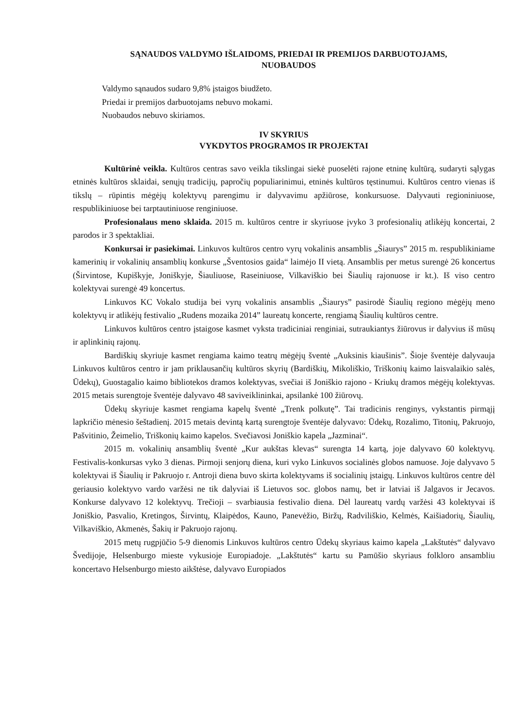SĄNAUDOS VALDYMO IŠLAIDOMS, PRIEDAI IR PREMIJOS DARBUOTOJAMS,
NUOBAUDOS
Valdymo sąnaudos sudaro 9,8% įstaigos biudžeto.
Priedai ir premijos darbuotojams nebuvo mokami.
Nuobaudos nebuvo skiriamos.
IV SKYRIUS
VYKDYTOS PROGRAMOS IR PROJEKTAI
Kultūrinė veikla. Kultūros centras savo veikla tikslingai siekė puoselėti rajone etninę kultūrą, sudaryti sąlygas etninės kultūros sklaidai, senųjų tradicijų, papročių populiarinimui, etninės kultūros tęstinumui. Kultūros centro vienas iš tikslų – rūpintis mėgėjų kolektyvų parengimu ir dalyvavimu apžiūrose, konkursuose. Dalyvauti regioniniuose, respublikiniuose bei tarptautiniuose renginiuose.
Profesionalaus meno sklaida. 2015 m. kultūros centre ir skyriuose įvyko 3 profesionalių atlikėjų koncertai, 2 parodos ir 3 spektakliai.
Konkursai ir pasiekimai. Linkuvos kultūros centro vyrų vokalinis ansamblis „Šiaurys” 2015 m. respublikiniame kamerinių ir vokalinių ansamblių konkurse „Šventosios gaida“ laimėjo II vietą. Ansamblis per metus surengė 26 koncertus (Širvintose, Kupiškyje, Joniškyje, Šiauliuose, Raseiniuose, Vilkaviškio bei Šiaulių rajonuose ir kt.). Iš viso centro kolektyvai surengė 49 koncertus.
Linkuvos KC Vokalo studija bei vyrų vokalinis ansamblis „Šiaurys” pasirodė Šiaulių regiono mėgėjų meno kolektyvų ir atlikėjų festivalio „Rudens mozaika 2014” laureatų koncerte, rengiamą Šiaulių kultūros centre.
Linkuvos kultūros centro įstaigose kasmet vyksta tradiciniai renginiai, sutraukiantys žiūrovus ir dalyvius iš mūsų ir aplinkinių rajonų.
Bardiškių skyriuje kasmet rengiama kaimo teatrų mėgėjų šventė „Auksinis kiaušinis”. Šioje šventėje dalyvauja Linkuvos kultūros centro ir jam priklausančių kultūros skyrių (Bardiškių, Mikoliškio, Triškonių kaimo laisvalaikio salės, Ūdekų), Guostagalio kaimo bibliotekos dramos kolektyvas, svečiai iš Joniškio rajono - Kriukų dramos mėgėjų kolektyvas. 2015 metais surengtoje šventėje dalyvavo 48 saviveiklininkai, apsilankė 100 žiūrovų.
Ūdekų skyriuje kasmet rengiama kapelų šventė „Trenk polkutę”. Tai tradicinis renginys, vykstantis pirmąjį lapkričio mėnesio šeštadienį. 2015 metais devintą kartą surengtoje šventėje dalyvavo: Ūdekų, Rozalimo, Titonių, Pakruojo, Pašvitinio, Žeimelio, Triškonių kaimo kapelos. Svečiavosi Joniškio kapela „Jazminai“.
2015 m. vokalinių ansamblių šventė „Kur aukštas klevas“ surengta 14 kartą, joje dalyvavo 60 kolektyvų. Festivalis-konkursas vyko 3 dienas. Pirmoji senjorų diena, kuri vyko Linkuvos socialinės globos namuose. Joje dalyvavo 5 kolektyvai iš Šiaulių ir Pakruojo r. Antroji diena buvo skirta kolektyvams iš socialinių įstaigų. Linkuvos kultūros centre dėl geriausio kolektyvo vardo varžėsi ne tik dalyviai iš Lietuvos soc. globos namų, bet ir latviai iš Jalgavos ir Jecavos. Konkurse dalyvavo 12 kolektyvų. Trečioji – svarbiausia festivalio diena. Dėl laureatų vardų varžėsi 43 kolektyvai iš Joniškio, Pasvalio, Kretingos, Širvintų, Klaipėdos, Kauno, Panevėžio, Biržų, Radviliškio, Kelmės, Kaišiadorių, Šiaulių, Vilkaviškio, Akmenės, Šakių ir Pakruojo rajonų.
2015 metų rugpjūčio 5-9 dienomis Linkuvos kultūros centro Ūdekų skyriaus kaimo kapela „Lakštutės“ dalyvavo Švedijoje, Helsenburgo mieste vykusioje Europiadoje. „Lakštutės“ kartu su Pamūšio skyriaus folkloro ansambliu koncertavo Helsenburgo miesto aikštėse, dalyvavo Europiados